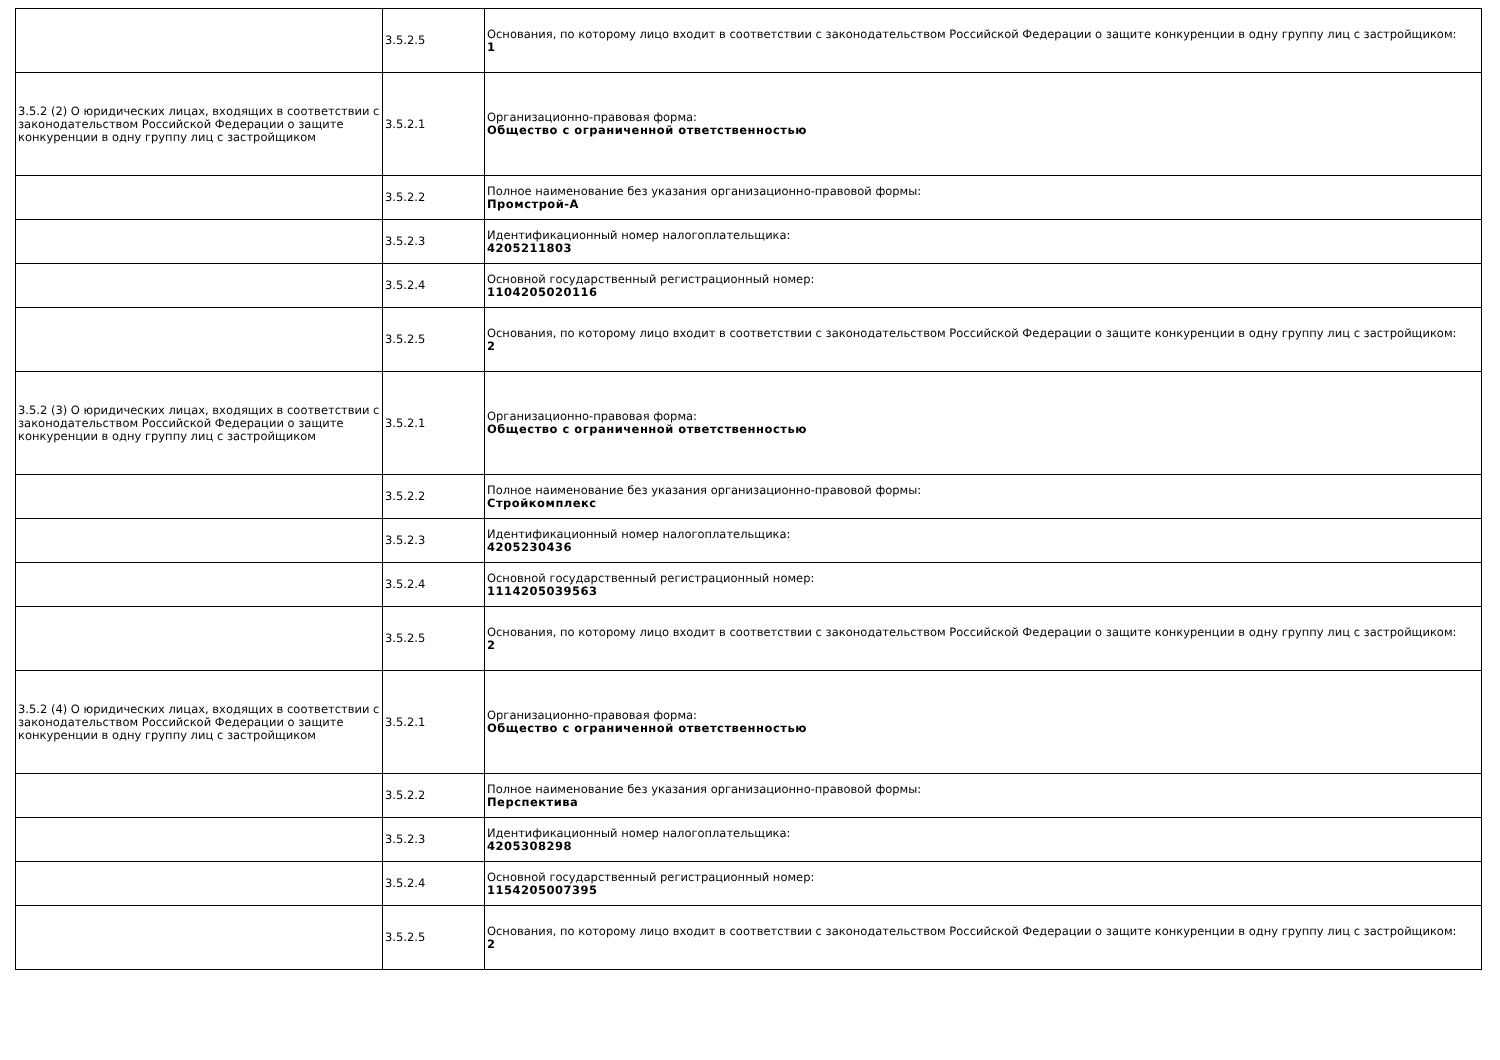| | 3.5.2.5 | Основания, по которому лицо входит в соответствии с законодательством Российской Федерации о защите конкуренции в одну группу лиц с застройщиком: 1 |
| 3.5.2 (2) О юридических лицах, входящих в соответствии с законодательством Российской Федерации о защите конкуренции в одну группу лиц с застройщиком | 3.5.2.1 | Организационно-правовая форма: Общество с ограниченной ответственностью |
| | 3.5.2.2 | Полное наименование без указания организационно-правовой формы: Промстрой-А |
| | 3.5.2.3 | Идентификационный номер налогоплательщика: 4205211803 |
| | 3.5.2.4 | Основной государственный регистрационный номер: 1104205020116 |
| | 3.5.2.5 | Основания, по которому лицо входит в соответствии с законодательством Российской Федерации о защите конкуренции в одну группу лиц с застройщиком: 2 |
| 3.5.2 (3) О юридических лицах, входящих в соответствии с законодательством Российской Федерации о защите конкуренции в одну группу лиц с застройщиком | 3.5.2.1 | Организационно-правовая форма: Общество с ограниченной ответственностью |
| | 3.5.2.2 | Полное наименование без указания организационно-правовой формы: Стройкомплекс |
| | 3.5.2.3 | Идентификационный номер налогоплательщика: 4205230436 |
| | 3.5.2.4 | Основной государственный регистрационный номер: 1114205039563 |
| | 3.5.2.5 | Основания, по которому лицо входит в соответствии с законодательством Российской Федерации о защите конкуренции в одну группу лиц с застройщиком: 2 |
| 3.5.2 (4) О юридических лицах, входящих в соответствии с законодательством Российской Федерации о защите конкуренции в одну группу лиц с застройщиком | 3.5.2.1 | Организационно-правовая форма: Общество с ограниченной ответственностью |
| | 3.5.2.2 | Полное наименование без указания организационно-правовой формы: Перспектива |
| | 3.5.2.3 | Идентификационный номер налогоплательщика: 4205308298 |
| | 3.5.2.4 | Основной государственный регистрационный номер: 1154205007395 |
| | 3.5.2.5 | Основания, по которому лицо входит в соответствии с законодательством Российской Федерации о защите конкуренции в одну группу лиц с застройщиком: 2 |